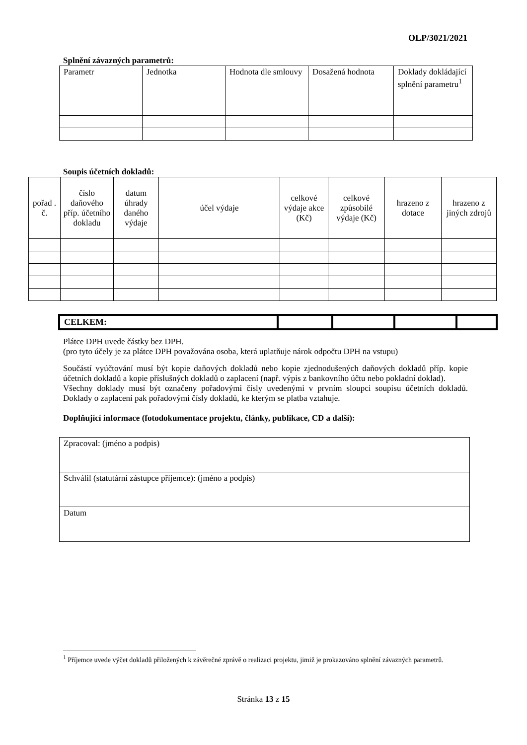OLP/3021/2021
Splnění závazných parametrů:
| Parametr | Jednotka | Hodnota dle smlouvy | Dosažená hodnota | Doklady dokládající splnění parametru<sup>1</sup> |
| --- | --- | --- | --- | --- |
Soupis účetních dokladů:
| pořad . č. | číslo daňového příp. účetního dokladu | datum úhrady daného výdaje | účel výdaje | celkové výdaje akce (Kč) | celkové způsobilé výdaje (Kč) | hrazeno z dotace | hrazeno z jiných zdrojů |
| --- | --- | --- | --- | --- | --- | --- | --- |
| CELKEM: | | | | |
Plátce DPH uvede částky bez DPH.
(pro tyto účely je za plátce DPH považována osoba, která uplatňuje nárok odpočtu DPH na vstupu)
Součástí vyúčtování musí být kopie daňových dokladů nebo kopie zjednodušených daňových dokladů příp. kopie účetních dokladů a kopie příslušných dokladů o zaplacení (např. výpis z bankovního účtu nebo pokladní doklad).
Všechny doklady musí být označeny pořadovými čísly uvedenými v prvním sloupci soupisu účetních dokladů. Doklady o zaplacení pak pořadovými čísly dokladů, ke kterým se platba vztahuje.
Doplňující informace (fotodokumentace projektu, články, publikace, CD a další):
| Zpracoval: (jméno a podpis) |
| Schválil (statutární zástupce příjemce): (jméno a podpis) |
| Datum |
<sup>1</sup> Příjemce uvede výčet dokladů přiložených k závěrečné zprávě o realizaci projektu, jimiž je prokazováno splnění závazných parametrů.
Stránka 13 z 15